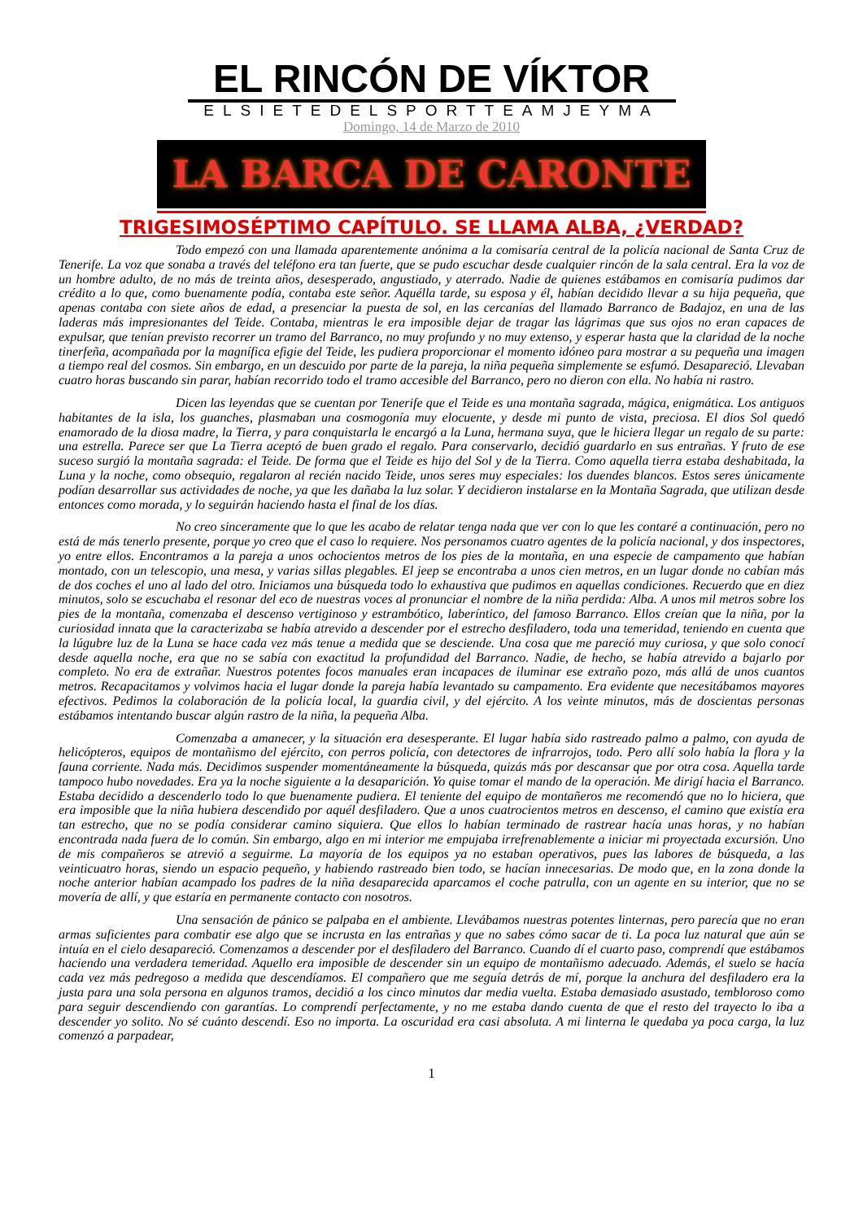EL RINCÓN DE VÍKTOR
ELSIETEDELSPORTTEAMJEYMA
Domingo, 14 de Marzo de 2010
LA BARCA DE CARONTE
TRIGESIMOSÉPTIMO CAPÍTULO. SE LLAMA ALBA, ¿VERDAD?
Todo empezó con una llamada aparentemente anónima a la comisaría central de la policía nacional de Santa Cruz de Tenerife. La voz que sonaba a través del teléfono era tan fuerte, que se pudo escuchar desde cualquier rincón de la sala central. Era la voz de un hombre adulto, de no más de treinta años, desesperado, angustiado, y aterrado. Nadie de quienes estábamos en comisaría pudimos dar crédito a lo que, como buenamente podía, contaba este señor. Aquélla tarde, su esposa y él, habían decidido llevar a su hija pequeña, que apenas contaba con siete años de edad, a presenciar la puesta de sol, en las cercanías del llamado Barranco de Badajoz, en una de las laderas más impresionantes del Teide. Contaba, mientras le era imposible dejar de tragar las lágrimas que sus ojos no eran capaces de expulsar, que tenían previsto recorrer un tramo del Barranco, no muy profundo y no muy extenso, y esperar hasta que la claridad de la noche tinerfeña, acompañada por la magnífica efigie del Teide, les pudiera proporcionar el momento idóneo para mostrar a su pequeña una imagen a tiempo real del cosmos. Sin embargo, en un descuido por parte de la pareja, la niña pequeña simplemente se esfumó. Desapareció. Llevaban cuatro horas buscando sin parar, habían recorrido todo el tramo accesible del Barranco, pero no dieron con ella. No había ni rastro.
Dicen las leyendas que se cuentan por Tenerife que el Teide es una montaña sagrada, mágica, enigmática. Los antiguos habitantes de la isla, los guanches, plasmaban una cosmogonía muy elocuente, y desde mi punto de vista, preciosa. El dios Sol quedó enamorado de la diosa madre, la Tierra, y para conquistarla le encargó a la Luna, hermana suya, que le hiciera llegar un regalo de su parte: una estrella. Parece ser que La Tierra aceptó de buen grado el regalo. Para conservarlo, decidió guardarlo en sus entrañas. Y fruto de ese suceso surgió la montaña sagrada: el Teide. De forma que el Teide es hijo del Sol y de la Tierra. Como aquella tierra estaba deshabitada, la Luna y la noche, como obsequio, regalaron al recién nacido Teide, unos seres muy especiales: los duendes blancos. Estos seres únicamente podían desarrollar sus actividades de noche, ya que les dañaba la luz solar. Y decidieron instalarse en la Montaña Sagrada, que utilizan desde entonces como morada, y lo seguirán haciendo hasta el final de los días.
No creo sinceramente que lo que les acabo de relatar tenga nada que ver con lo que les contaré a continuación, pero no está de más tenerlo presente, porque yo creo que el caso lo requiere. Nos personamos cuatro agentes de la policía nacional, y dos inspectores, yo entre ellos. Encontramos a la pareja a unos ochocientos metros de los pies de la montaña, en una especie de campamento que habían montado, con un telescopio, una mesa, y varias sillas plegables. El jeep se encontraba a unos cien metros, en un lugar donde no cabían más de dos coches el uno al lado del otro. Iniciamos una búsqueda todo lo exhaustiva que pudimos en aquellas condiciones. Recuerdo que en diez minutos, solo se escuchaba el resonar del eco de nuestras voces al pronunciar el nombre de la niña perdida: Alba. A unos mil metros sobre los pies de la montaña, comenzaba el descenso vertiginoso y estrambótico, laberíntico, del famoso Barranco. Ellos creían que la niña, por la curiosidad innata que la caracterizaba se había atrevido a descender por el estrecho desfiladero, toda una temeridad, teniendo en cuenta que la lúgubre luz de la Luna se hace cada vez más tenue a medida que se desciende. Una cosa que me pareció muy curiosa, y que solo conocí desde aquella noche, era que no se sabía con exactitud la profundidad del Barranco. Nadie, de hecho, se había atrevido a bajarlo por completo. No era de extrañar. Nuestros potentes focos manuales eran incapaces de iluminar ese extraño pozo, más allá de unos cuantos metros. Recapacitamos y volvimos hacia el lugar donde la pareja había levantado su campamento. Era evidente que necesitábamos mayores efectivos. Pedimos la colaboración de la policía local, la guardia civil, y del ejército. A los veinte minutos, más de doscientas personas estábamos intentando buscar algún rastro de la niña, la pequeña Alba.
Comenzaba a amanecer, y la situación era desesperante. El lugar había sido rastreado palmo a palmo, con ayuda de helicópteros, equipos de montañismo del ejército, con perros policía, con detectores de infrarrojos, todo. Pero allí solo había la flora y la fauna corriente. Nada más. Decidimos suspender momentáneamente la búsqueda, quizás más por descansar que por otra cosa. Aquella tarde tampoco hubo novedades. Era ya la noche siguiente a la desaparición. Yo quise tomar el mando de la operación. Me dirigí hacia el Barranco. Estaba decidido a descenderlo todo lo que buenamente pudiera. El teniente del equipo de montañeros me recomendó que no lo hiciera, que era imposible que la niña hubiera descendido por aquél desfiladero. Que a unos cuatrocientos metros en descenso, el camino que existía era tan estrecho, que no se podía considerar camino siquiera. Que ellos lo habían terminado de rastrear hacía unas horas, y no habían encontrada nada fuera de lo común. Sin embargo, algo en mi interior me empujaba irrefrenablemente a iniciar mi proyectada excursión. Uno de mis compañeros se atrevió a seguirme. La mayoría de los equipos ya no estaban operativos, pues las labores de búsqueda, a las veinticuatro horas, siendo un espacio pequeño, y habiendo rastreado bien todo, se hacían innecesarias. De modo que, en la zona donde la noche anterior habían acampado los padres de la niña desaparecida aparcamos el coche patrulla, con un agente en su interior, que no se movería de allí, y que estaría en permanente contacto con nosotros.
Una sensación de pánico se palpaba en el ambiente. Llevábamos nuestras potentes linternas, pero parecía que no eran armas suficientes para combatir ese algo que se incrusta en las entrañas y que no sabes cómo sacar de ti. La poca luz natural que aún se intuía en el cielo desapareció. Comenzamos a descender por el desfiladero del Barranco. Cuando dí el cuarto paso, comprendí que estábamos haciendo una verdadera temeridad. Aquello era imposible de descender sin un equipo de montañismo adecuado. Además, el suelo se hacía cada vez más pedregoso a medida que descendíamos. El compañero que me seguía detrás de mí, porque la anchura del desfiladero era la justa para una sola persona en algunos tramos, decidió a los cinco minutos dar media vuelta. Estaba demasiado asustado, tembloroso como para seguir descendiendo con garantías. Lo comprendí perfectamente, y no me estaba dando cuenta de que el resto del trayecto lo iba a descender yo solito. No sé cuánto descendí. Eso no importa. La oscuridad era casi absoluta. A mi linterna le quedaba ya poca carga, la luz comenzó a parpadear,
1